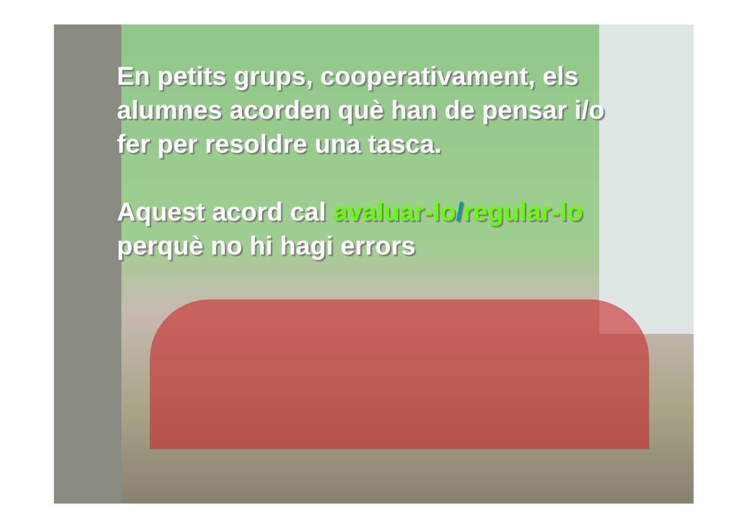En petits grups, cooperativament, els alumnes acorden què han de pensar i/o fer per resoldre una tasca.
Aquest acord cal avaluar-lo/regular-lo perquè no hi hagi errors